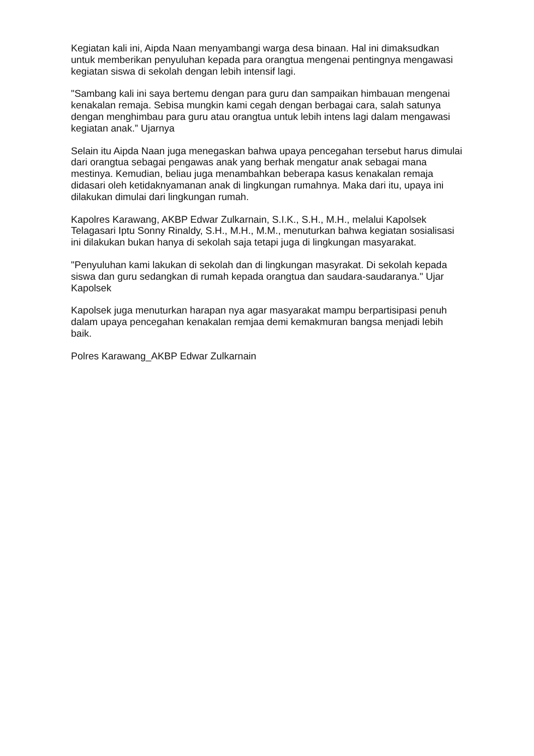Kegiatan kali ini, Aipda Naan menyambangi warga desa binaan. Hal ini dimaksudkan untuk memberikan penyuluhan kepada para orangtua mengenai pentingnya mengawasi kegiatan siswa di sekolah dengan lebih intensif lagi.
"Sambang kali ini saya bertemu dengan para guru dan sampaikan himbauan mengenai kenakalan remaja. Sebisa mungkin kami cegah dengan berbagai cara, salah satunya dengan menghimbau para guru atau orangtua untuk lebih intens lagi dalam mengawasi kegiatan anak.” Ujarnya
Selain itu Aipda Naan juga menegaskan bahwa upaya pencegahan tersebut harus dimulai dari orangtua sebagai pengawas anak yang berhak mengatur anak sebagai mana mestinya. Kemudian, beliau juga menambahkan beberapa kasus kenakalan remaja didasari oleh ketidaknyamanan anak di lingkungan rumahnya. Maka dari itu, upaya ini dilakukan dimulai dari lingkungan rumah.
Kapolres Karawang, AKBP Edwar Zulkarnain, S.I.K., S.H., M.H., melalui Kapolsek Telagasari Iptu Sonny Rinaldy, S.H., M.H., M.M., menuturkan bahwa kegiatan sosialisasi ini dilakukan bukan hanya di sekolah saja tetapi juga di lingkungan masyarakat.
"Penyuluhan kami lakukan di sekolah dan di lingkungan masyrakat. Di sekolah kepada siswa dan guru sedangkan di rumah kepada orangtua dan saudara-saudaranya." Ujar Kapolsek
Kapolsek juga menuturkan harapan nya agar masyarakat mampu berpartisipasi penuh dalam upaya pencegahan kenakalan remjaa demi kemakmuran bangsa menjadi lebih baik.
Polres Karawang_AKBP Edwar Zulkarnain